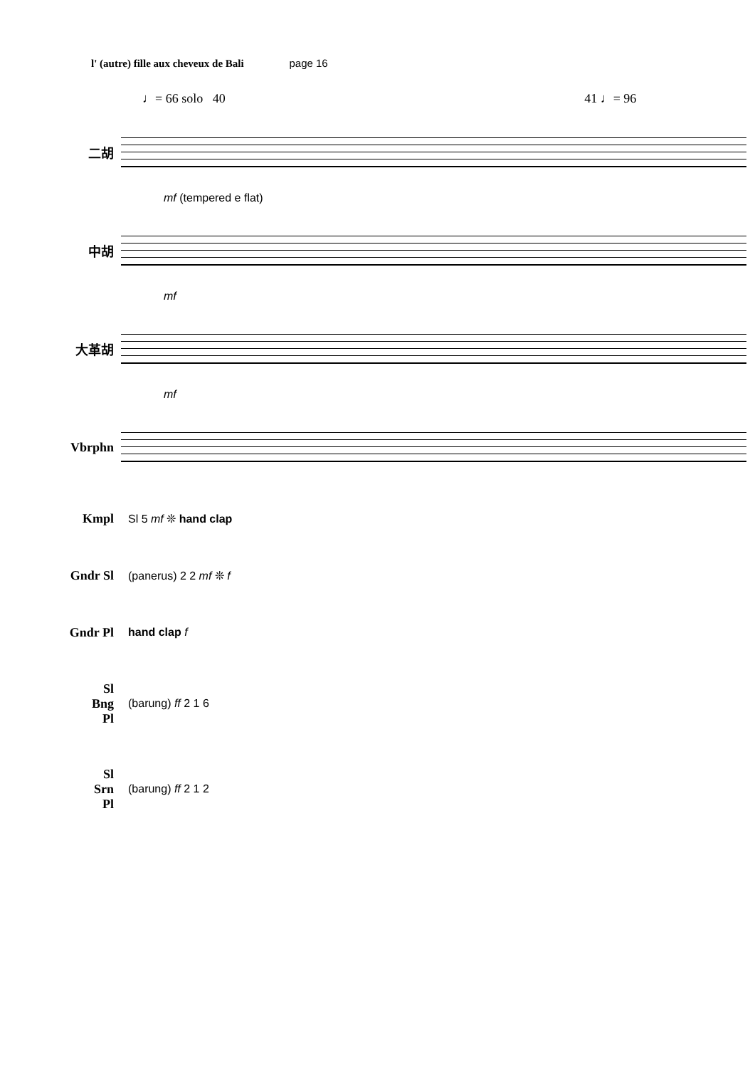l' (autre) fille aux cheveux de Bali page 16
♩= 66 solo 40 41 ♩= 96
二胡
mf (tempered e flat)
中胡
mf
大革胡
mf
Vbrphn
Kmpl Sl 5 mf ❊ hand clap
Gndr Sl (panerus) 2 2 mf ❊ f
Gndr Pl hand clap f
Sl
Bng
Pl
(barung) ff 2 1 6
Sl
Srn
Pl
(barung) ff 2 1 2